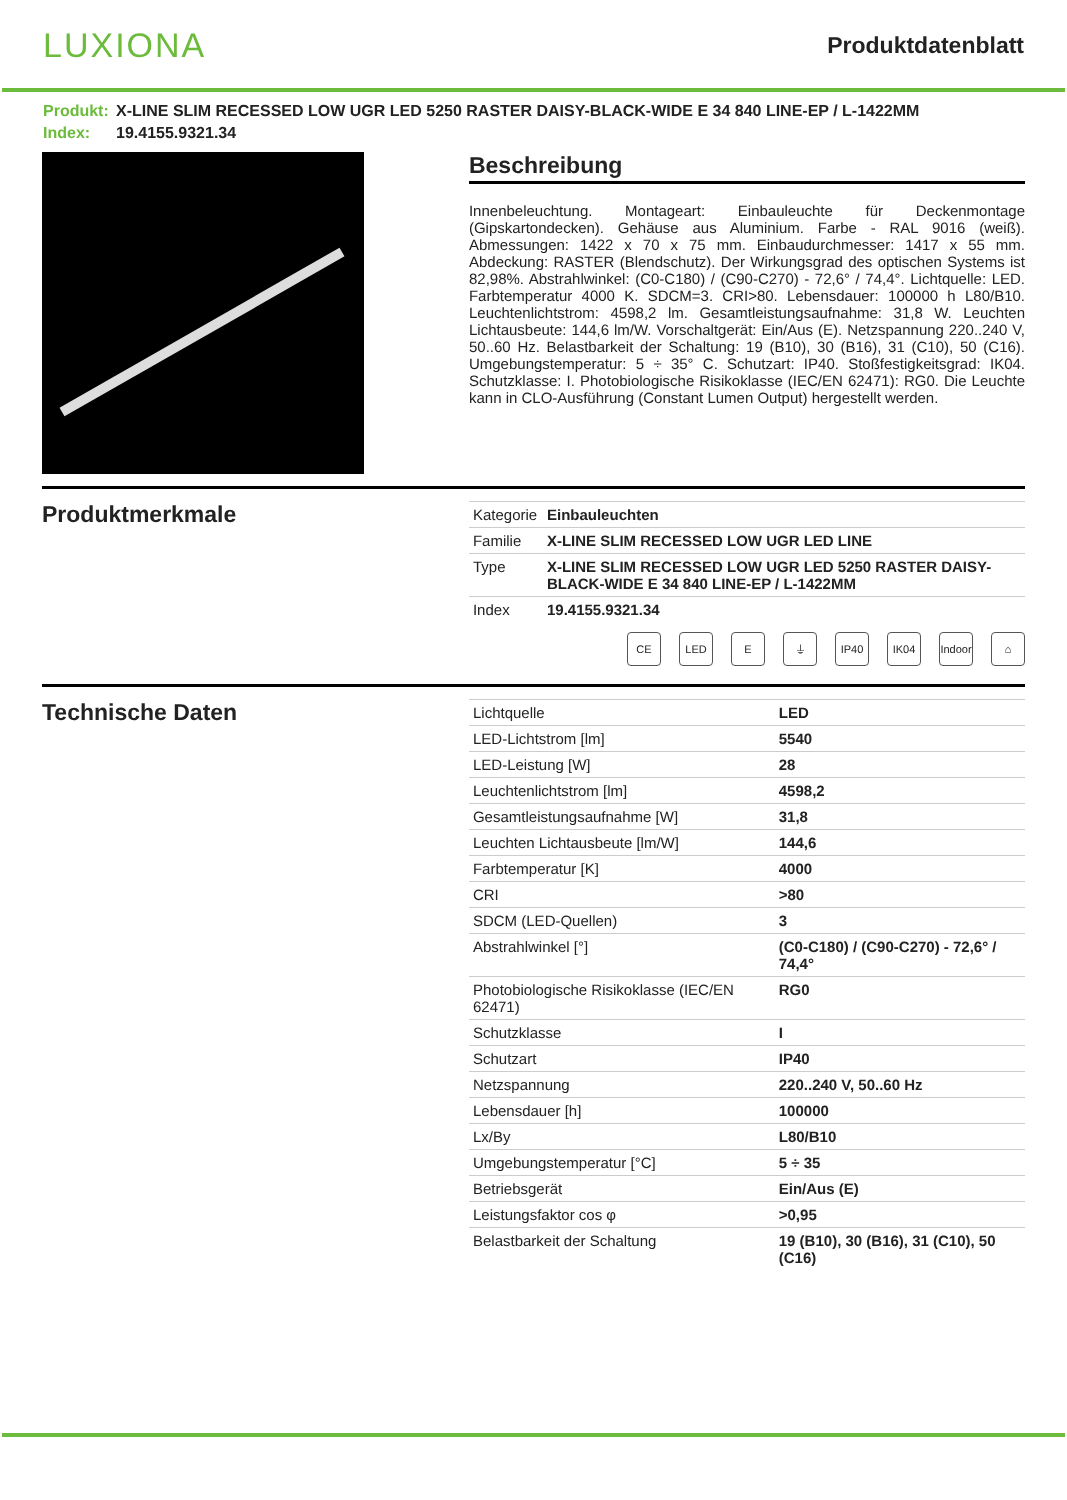LUXIONA
Produktdatenblatt
Produkt: X-LINE SLIM RECESSED LOW UGR LED 5250 RASTER DAISY-BLACK-WIDE E 34 840 LINE-EP / L-1422MM
Index: 19.4155.9321.34
Beschreibung
Innenbeleuchtung. Montageart: Einbauleuchte für Deckenmontage (Gipskartondecken). Gehäuse aus Aluminium. Farbe - RAL 9016 (weiß). Abmessungen: 1422 x 70 x 75 mm. Einbaudurchmesser: 1417 x 55 mm. Abdeckung: RASTER (Blendschutz). Der Wirkungsgrad des optischen Systems ist 82,98%. Abstrahlwinkel: (C0-C180) / (C90-C270) - 72,6° / 74,4°. Lichtquelle: LED. Farbtemperatur 4000 K. SDCM=3. CRI>80. Lebensdauer: 100000 h L80/B10. Leuchtenlichtstrom: 4598,2 lm. Gesamtleistungsaufnahme: 31,8 W. Leuchten Lichtausbeute: 144,6 lm/W. Vorschaltgerät: Ein/Aus (E). Netzspannung 220..240 V, 50..60 Hz. Belastbarkeit der Schaltung: 19 (B10), 30 (B16), 31 (C10), 50 (C16). Umgebungstemperatur: 5 ÷ 35° C. Schutzart: IP40. Stoßfestigkeitsgrad: IK04. Schutzklasse: I. Photobiologische Risikoklasse (IEC/EN 62471): RG0. Die Leuchte kann in CLO-Ausführung (Constant Lumen Output) hergestellt werden.
Produktmerkmale
| Kategorie | Einbauleuchten |
| Familie | X-LINE SLIM RECESSED LOW UGR LED LINE |
| Type | X-LINE SLIM RECESSED LOW UGR LED 5250 RASTER DAISY-BLACK-WIDE E 34 840 LINE-EP / L-1422MM |
| Index | 19.4155.9321.34 |
CE LED E ⏚ IP40 IK04 Indoor
⌂
Technische Daten
| Lichtquelle | LED |
| LED-Lichtstrom [lm] | 5540 |
| LED-Leistung [W] | 28 |
| Leuchtenlichtstrom [lm] | 4598,2 |
| Gesamtleistungsaufnahme [W] | 31,8 |
| Leuchten Lichtausbeute [lm/W] | 144,6 |
| Farbtemperatur [K] | 4000 |
| CRI | >80 |
| SDCM (LED-Quellen) | 3 |
| Abstrahlwinkel [°] | (C0-C180) / (C90-C270) - 72,6° / 74,4° |
| Photobiologische Risikoklasse (IEC/EN 62471) | RG0 |
| Schutzklasse | I |
| Schutzart | IP40 |
| Netzspannung | 220..240 V, 50..60 Hz |
| Lebensdauer [h] | 100000 |
| Lx/By | L80/B10 |
| Umgebungstemperatur [°C] | 5 ÷ 35 |
| Betriebsgerät | Ein/Aus (E) |
| Leistungsfaktor cos φ | >0,95 |
| Belastbarkeit der Schaltung | 19 (B10), 30 (B16), 31 (C10), 50 (C16) |